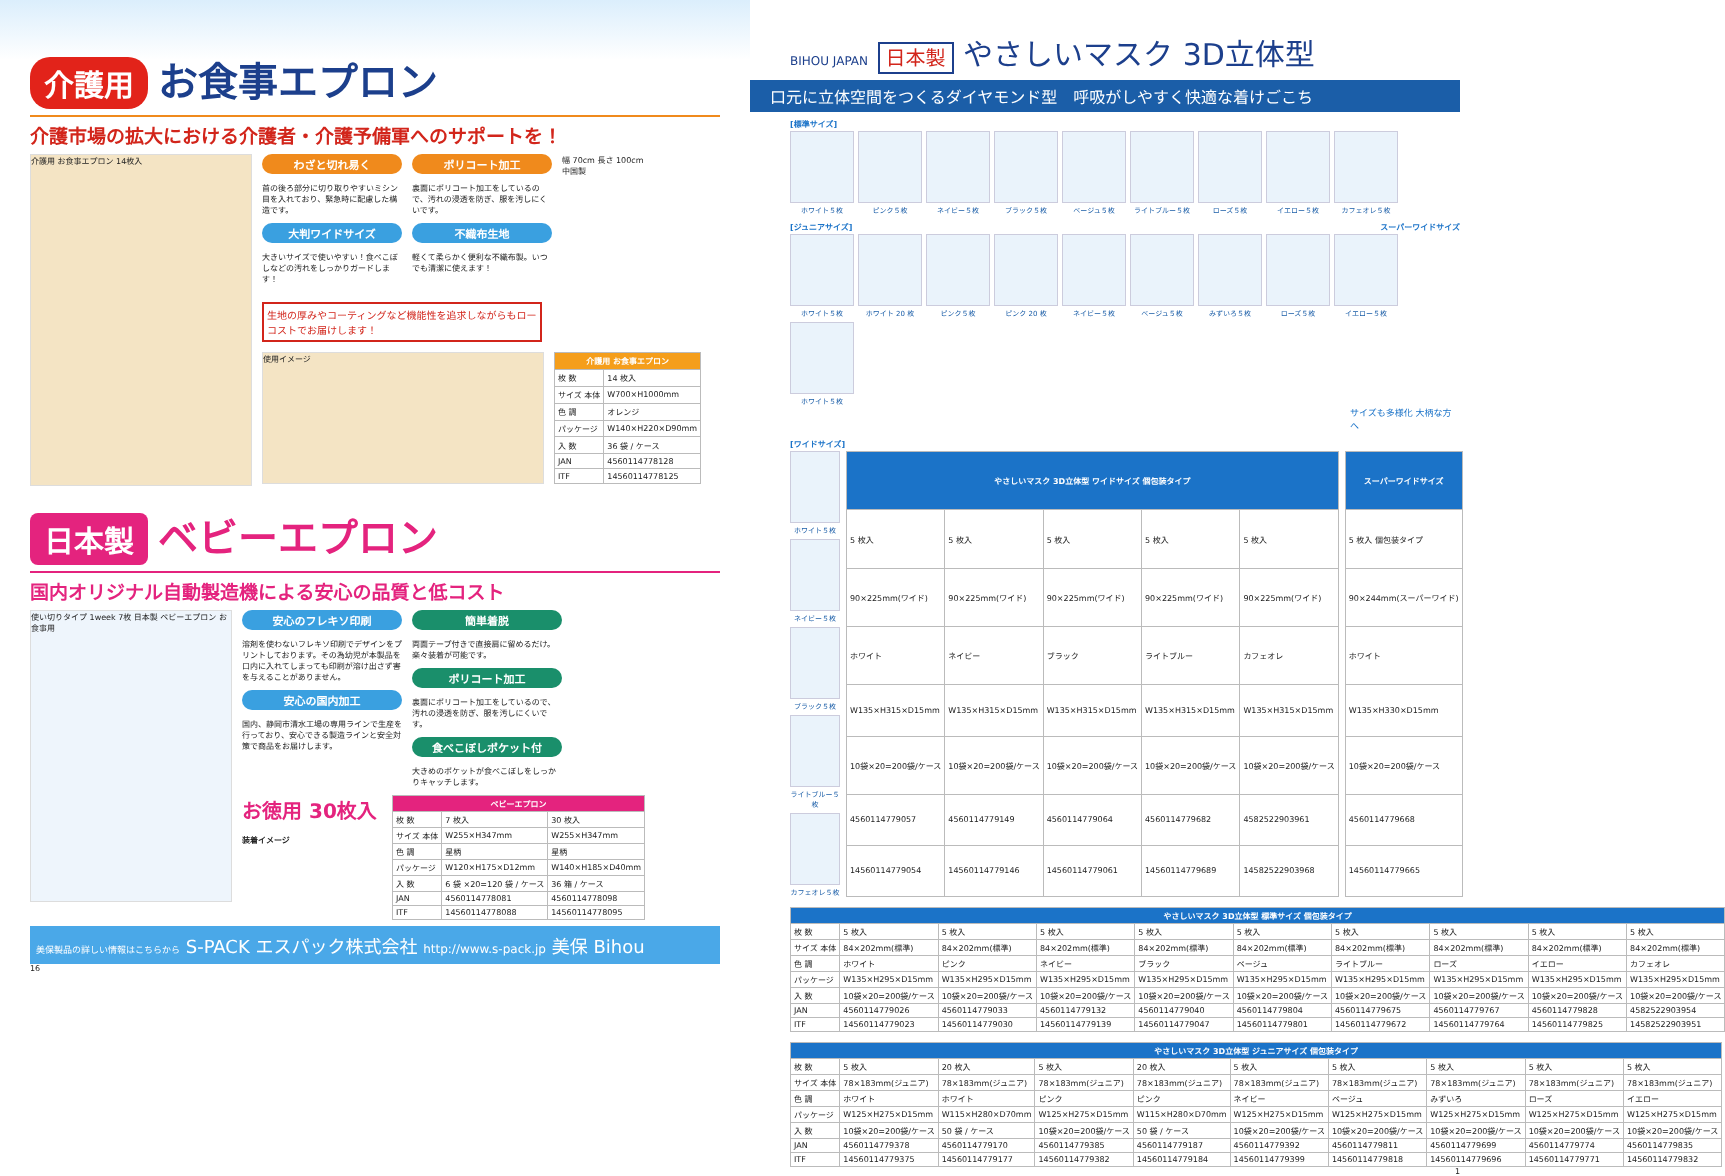介護用 お食事エプロン
介護市場の拡大における介護者・介護予備軍へのサポートを！
介護用 お食事エプロン 14枚入
わざと切れ易く
首の後ろ部分に切り取りやすいミシン目を入れており、緊急時に配慮した構造です。
ポリコート加工
裏面にポリコート加工をしているので、汚れの浸透を防ぎ、服を汚しにくいです。
幅 70cm 長さ 100cm
中国製
大判ワイドサイズ
大きいサイズで使いやすい！食べこぼしなどの汚れをしっかりガードします！
不織布生地
軽くて柔らかく便利な不織布製。いつでも清潔に使えます！
生地の厚みやコーティングなど機能性を追求しながらもローコストでお届けします！
使用イメージ
| 介護用 お食事エプロン | |
| --- | --- |
| 枚 数 | 14 枚入 |
| サイズ 本体 | W700×H1000mm |
| 色 調 | オレンジ |
| パッケージ | W140×H220×D90mm |
| 入 数 | 36 袋 / ケース |
| JAN | 4560114778128 |
| ITF | 14560114778125 |
日本製 ベビーエプロン
国内オリジナル自動製造機による安心の品質と低コスト
使い切りタイプ 1week 7枚 日本製 ベビーエプロン お食事用
安心のフレキソ印刷
溶剤を使わないフレキソ印刷でデザインをプリントしております。その為幼児が本製品を口内に入れてしまっても印刷が溶け出さず害を与えることがありません。
安心の国内加工
国内、静岡市清水工場の専用ラインで生産を行っており、安心できる製造ラインと安全対策で商品をお届けします。
簡単着脱
両面テープ付きで直接肩に留めるだけ。楽々装着が可能です。
ポリコート加工
裏面にポリコート加工をしているので、汚れの浸透を防ぎ、服を汚しにくいです。
食べこぼしポケット付
大きめのポケットが食べこぼしをしっかりキャッチします。
お徳用 30枚入
装着イメージ
| ベビーエプロン | | |
| --- | --- | --- |
| 枚 数 | 7 枚入 | 30 枚入 |
| サイズ 本体 | W255×H347mm | W255×H347mm |
| 色 調 | 星柄 | 星柄 |
| パッケージ | W120×H175×D12mm | W140×H185×D40mm |
| 入 数 | 6 袋 ×20=120 袋 / ケース | 36 箱 / ケース |
| JAN | 4560114778081 | 4560114778098 |
| ITF | 14560114778088 | 14560114778095 |
美保製品の詳しい情報はこちらから S-PACK エスパック株式会社 http://www.s-pack.jp 美保 Bihou
16
BIHOU JAPAN 日本製 やさしいマスク 3D立体型
口元に立体空間をつくるダイヤモンド型　呼吸がしやすく快適な着けごこち
[標準サイズ]
ホワイト５枚
ピンク５枚
ネイビー５枚
ブラック５枚
ベージュ５枚
ライトブルー５枚
ローズ５枚
イエロー５枚
カフェオレ５枚
[ジュニアサイズ] スーパーワイドサイズ
ホワイト５枚
ホワイト 20 枚
ピンク５枚
ピンク 20 枚
ネイビー５枚
ベージュ５枚
みずいろ５枚
ローズ５枚
イエロー５枚
ホワイト５枚
サイズも多様化 大柄な方へ
[ワイドサイズ]
ホワイト５枚
ネイビー５枚
ブラック５枚
ライトブルー５枚
カフェオレ５枚
| やさしいマスク 3D立体型 ワイドサイズ 個包装タイプ | | | | |
| --- | --- | --- | --- | --- |
| 5 枚入 | 5 枚入 | 5 枚入 | 5 枚入 | 5 枚入 |
| 90×225mm(ワイド) | 90×225mm(ワイド) | 90×225mm(ワイド) | 90×225mm(ワイド) | 90×225mm(ワイド) |
| ホワイト | ネイビー | ブラック | ライトブルー | カフェオレ |
| W135×H315×D15mm | W135×H315×D15mm | W135×H315×D15mm | W135×H315×D15mm | W135×H315×D15mm |
| 10袋×20=200袋/ケース | 10袋×20=200袋/ケース | 10袋×20=200袋/ケース | 10袋×20=200袋/ケース | 10袋×20=200袋/ケース |
| 4560114779057 | 4560114779149 | 4560114779064 | 4560114779682 | 4582522903961 |
| 14560114779054 | 14560114779146 | 14560114779061 | 14560114779689 | 14582522903968 |
| スーパーワイドサイズ |
| --- |
| 5 枚入 個包装タイプ |
| 90×244mm(スーパーワイド) |
| ホワイト |
| W135×H330×D15mm |
| 10袋×20=200袋/ケース |
| 4560114779668 |
| 14560114779665 |
| やさしいマスク 3D立体型 標準サイズ 個包装タイプ | | | | | | | | | |
| --- | --- | --- | --- | --- | --- | --- | --- | --- | --- |
| 枚 数 | 5 枚入 | 5 枚入 | 5 枚入 | 5 枚入 | 5 枚入 | 5 枚入 | 5 枚入 | 5 枚入 | 5 枚入 |
| サイズ 本体 | 84×202mm(標準) | 84×202mm(標準) | 84×202mm(標準) | 84×202mm(標準) | 84×202mm(標準) | 84×202mm(標準) | 84×202mm(標準) | 84×202mm(標準) | 84×202mm(標準) |
| 色 調 | ホワイト | ピンク | ネイビー | ブラック | ベージュ | ライトブルー | ローズ | イエロー | カフェオレ |
| パッケージ | W135×H295×D15mm | W135×H295×D15mm | W135×H295×D15mm | W135×H295×D15mm | W135×H295×D15mm | W135×H295×D15mm | W135×H295×D15mm | W135×H295×D15mm | W135×H295×D15mm |
| 入 数 | 10袋×20=200袋/ケース | 10袋×20=200袋/ケース | 10袋×20=200袋/ケース | 10袋×20=200袋/ケース | 10袋×20=200袋/ケース | 10袋×20=200袋/ケース | 10袋×20=200袋/ケース | 10袋×20=200袋/ケース | 10袋×20=200袋/ケース |
| JAN | 4560114779026 | 4560114779033 | 4560114779132 | 4560114779040 | 4560114779804 | 4560114779675 | 4560114779767 | 4560114779828 | 4582522903954 |
| ITF | 14560114779023 | 14560114779030 | 14560114779139 | 14560114779047 | 14560114779801 | 14560114779672 | 14560114779764 | 14560114779825 | 14582522903951 |
| やさしいマスク 3D立体型 ジュニアサイズ 個包装タイプ | | | | | | | | | |
| --- | --- | --- | --- | --- | --- | --- | --- | --- | --- |
| 枚 数 | 5 枚入 | 20 枚入 | 5 枚入 | 20 枚入 | 5 枚入 | 5 枚入 | 5 枚入 | 5 枚入 | 5 枚入 |
| サイズ 本体 | 78×183mm(ジュニア) | 78×183mm(ジュニア) | 78×183mm(ジュニア) | 78×183mm(ジュニア) | 78×183mm(ジュニア) | 78×183mm(ジュニア) | 78×183mm(ジュニア) | 78×183mm(ジュニア) | 78×183mm(ジュニア) |
| 色 調 | ホワイト | ホワイト | ピンク | ピンク | ネイビー | ベージュ | みずいろ | ローズ | イエロー |
| パッケージ | W125×H275×D15mm | W115×H280×D70mm | W125×H275×D15mm | W115×H280×D70mm | W125×H275×D15mm | W125×H275×D15mm | W125×H275×D15mm | W125×H275×D15mm | W125×H275×D15mm |
| 入 数 | 10袋×20=200袋/ケース | 50 袋 / ケース | 10袋×20=200袋/ケース | 50 袋 / ケース | 10袋×20=200袋/ケース | 10袋×20=200袋/ケース | 10袋×20=200袋/ケース | 10袋×20=200袋/ケース | 10袋×20=200袋/ケース |
| JAN | 4560114779378 | 4560114779170 | 4560114779385 | 4560114779187 | 4560114779392 | 4560114779811 | 4560114779699 | 4560114779774 | 4560114779835 |
| ITF | 14560114779375 | 14560114779177 | 14560114779382 | 14560114779184 | 14560114779399 | 14560114779818 | 14560114779696 | 14560114779771 | 14560114779832 |
1